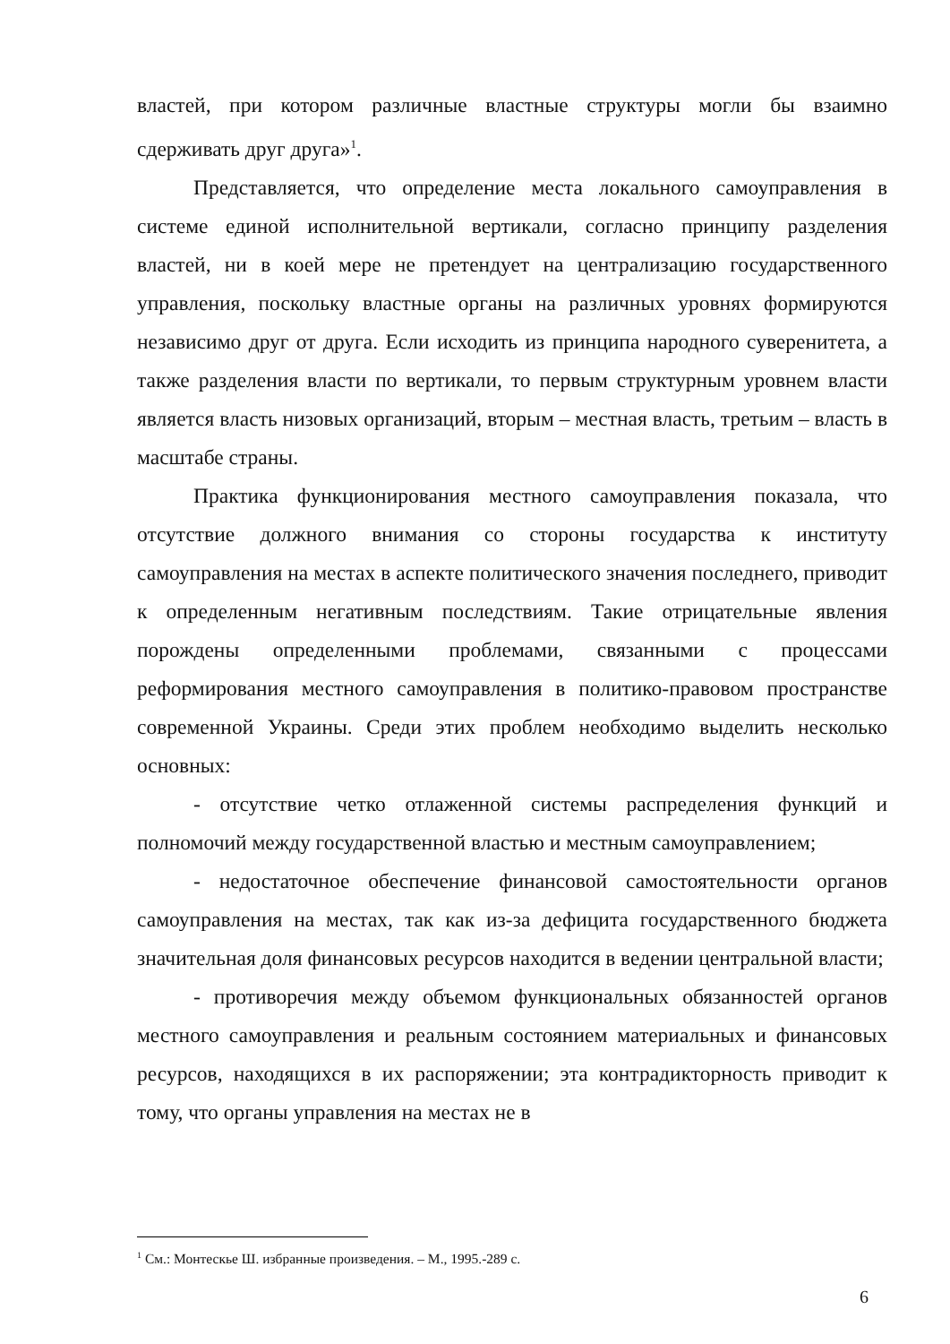властей, при котором различные властные структуры могли бы взаимно сдерживать друг друга»<sup>1</sup>.
Представляется, что определение места локального самоуправления в системе единой исполнительной вертикали, согласно принципу разделения властей, ни в коей мере не претендует на централизацию государственного управления, поскольку властные органы на различных уровнях формируются независимо друг от друга. Если исходить из принципа народного суверенитета, а также разделения власти по вертикали, то первым структурным уровнем власти является власть низовых организаций, вторым – местная власть, третьим – власть в масштабе страны.
Практика функционирования местного самоуправления показала, что отсутствие должного внимания со стороны государства к институту самоуправления на местах в аспекте политического значения последнего, приводит к определенным негативным последствиям. Такие отрицательные явления порождены определенными проблемами, связанными с процессами реформирования местного самоуправления в политико-правовом пространстве современной Украины. Среди этих проблем необходимо выделить несколько основных:
- отсутствие четко отлаженной системы распределения функций и полномочий между государственной властью и местным самоуправлением;
- недостаточное обеспечение финансовой самостоятельности органов самоуправления на местах, так как из-за дефицита государственного бюджета значительная доля финансовых ресурсов находится в ведении центральной власти;
- противоречия между объемом функциональных обязанностей органов местного самоуправления и реальным состоянием материальных и финансовых ресурсов, находящихся в их распоряжении; эта контрадикторность приводит к тому, что органы управления на местах не в
<sup>1</sup> См.: Монтескье Ш. избранные произведения. – М., 1995.-289 с.
6